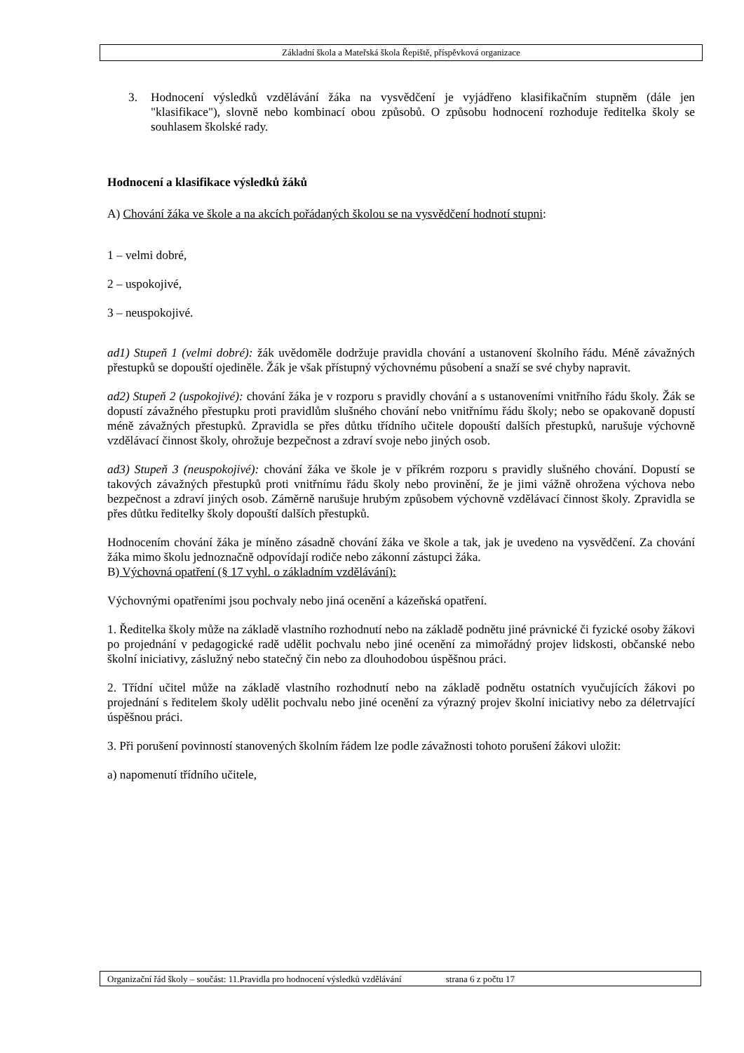Základní škola a Mateřská škola Řepiště, příspěvková organizace
3. Hodnocení výsledků vzdělávání žáka na vysvědčení je vyjádřeno klasifikačním stupněm (dále jen "klasifikace"), slovně nebo kombinací obou způsobů. O způsobu hodnocení rozhoduje ředitelka školy se souhlasem školské rady.
Hodnocení a klasifikace výsledků žáků
A) Chování žáka ve škole a na akcích pořádaných školou se na vysvědčení hodnotí stupni:
1 – velmi dobré,
2 – uspokojivé,
3 – neuspokojivé.
ad1) Stupeň 1 (velmi dobré): žák uvědoměle dodržuje pravidla chování a ustanovení školního řádu. Méně závažných přestupků se dopouští ojediněle. Žák je však přístupný výchovnému působení a snaží se své chyby napravit.
ad2) Stupeň 2 (uspokojivé): chování žáka je v rozporu s pravidly chování a s ustanoveními vnitřního řádu školy. Žák se dopustí závažného přestupku proti pravidlům slušného chování nebo vnitřnímu řádu školy; nebo se opakovaně dopustí méně závažných přestupků. Zpravidla se přes důtku třídního učitele dopouští dalších přestupků, narušuje výchovně vzdělávací činnost školy, ohrožuje bezpečnost a zdraví svoje nebo jiných osob.
ad3) Stupeň 3 (neuspokojivé): chování žáka ve škole je v příkrém rozporu s pravidly slušného chování. Dopustí se takových závažných přestupků proti vnitřnímu řádu školy nebo provinění, že je jimi vážně ohrožena výchova nebo bezpečnost a zdraví jiných osob. Záměrně narušuje hrubým způsobem výchovně vzdělávací činnost školy. Zpravidla se přes důtku ředitelky školy dopouští dalších přestupků.
Hodnocením chování žáka je míněno zásadně chování žáka ve škole a tak, jak je uvedeno na vysvědčení. Za chování žáka mimo školu jednoznačně odpovídají rodiče nebo zákonní zástupci žáka.
B) Výchovná opatření (§ 17 vyhl. o základním vzdělávání):
Výchovnými opatřeními jsou pochvaly nebo jiná ocenění a kázeňská opatření.
1. Ředitelka školy může na základě vlastního rozhodnutí nebo na základě podnětu jiné právnické či fyzické osoby žákovi po projednání v pedagogické radě udělit pochvalu nebo jiné ocenění za mimořádný projev lidskosti, občanské nebo školní iniciativy, záslužný nebo statečný čin nebo za dlouhodobou úspěšnou práci.
2. Třídní učitel může na základě vlastního rozhodnutí nebo na základě podnětu ostatních vyučujících žákovi po projednání s ředitelem školy udělit pochvalu nebo jiné ocenění za výrazný projev školní iniciativy nebo za déletrvající úspěšnou práci.
3. Při porušení povinností stanovených školním řádem lze podle závažnosti tohoto porušení žákovi uložit:
a) napomenutí třídního učitele,
Organizační řád školy – součást: 11.Pravidla pro hodnocení výsledků vzdělávání strana 6 z počtu 17